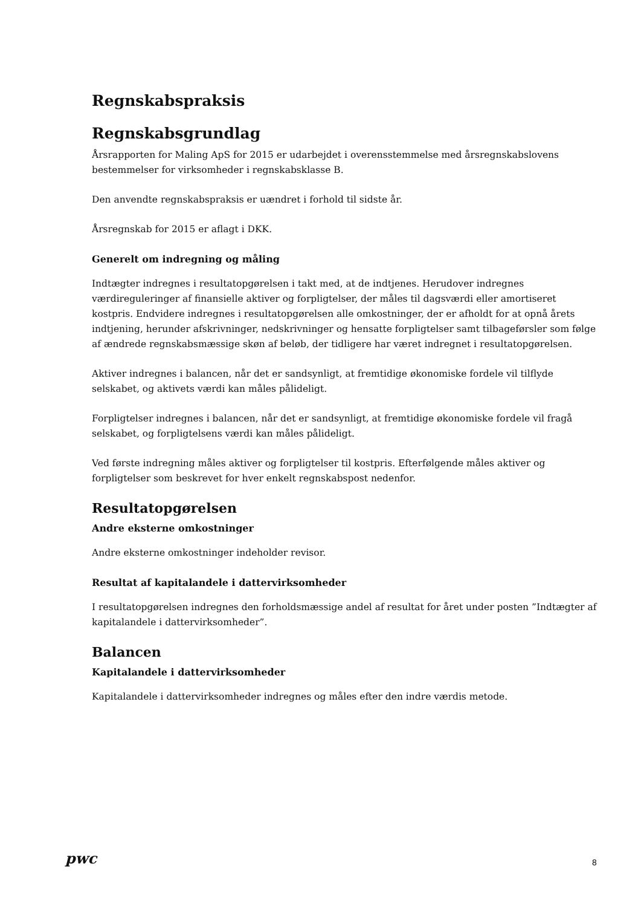Regnskabspraksis
Regnskabsgrundlag
Årsrapporten for Maling ApS for 2015 er udarbejdet i overensstemmelse med årsregnskabslovens bestemmelser for virksomheder i regnskabsklasse B.
Den anvendte regnskabspraksis er uændret i forhold til sidste år.
Årsregnskab for 2015 er aflagt i DKK.
Generelt om indregning og måling
Indtægter indregnes i resultatopgørelsen i takt med, at de indtjenes. Herudover indregnes værdireguleringer af finansielle aktiver og forpligtelser, der måles til dagsværdi eller amortiseret kostpris. Endvidere indregnes i resultatopgørelsen alle omkostninger, der er afholdt for at opnå årets indtjening, herunder afskrivninger, nedskrivninger og hensatte forpligtelser samt tilbageførsler som følge af ændrede regnskabsmæssige skøn af beløb, der tidligere har været indregnet i resultatopgørelsen.
Aktiver indregnes i balancen, når det er sandsynligt, at fremtidige økonomiske fordele vil tilflyde selskabet, og aktivets værdi kan måles pålideligt.
Forpligtelser indregnes i balancen, når det er sandsynligt, at fremtidige økonomiske fordele vil fragå selskabet, og forpligtelsens værdi kan måles pålideligt.
Ved første indregning måles aktiver og forpligtelser til kostpris. Efterfølgende måles aktiver og forpligtelser som beskrevet for hver enkelt regnskabspost nedenfor.
Resultatopgørelsen
Andre eksterne omkostninger
Andre eksterne omkostninger indeholder revisor.
Resultat af kapitalandele i dattervirksomheder
I resultatopgørelsen indregnes den forholdsmæssige andel af resultat for året under posten ”Indtægter af kapitalandele i dattervirksomheder”.
Balancen
Kapitalandele i dattervirksomheder
Kapitalandele i dattervirksomheder indregnes og måles efter den indre værdis metode.
pwc
8